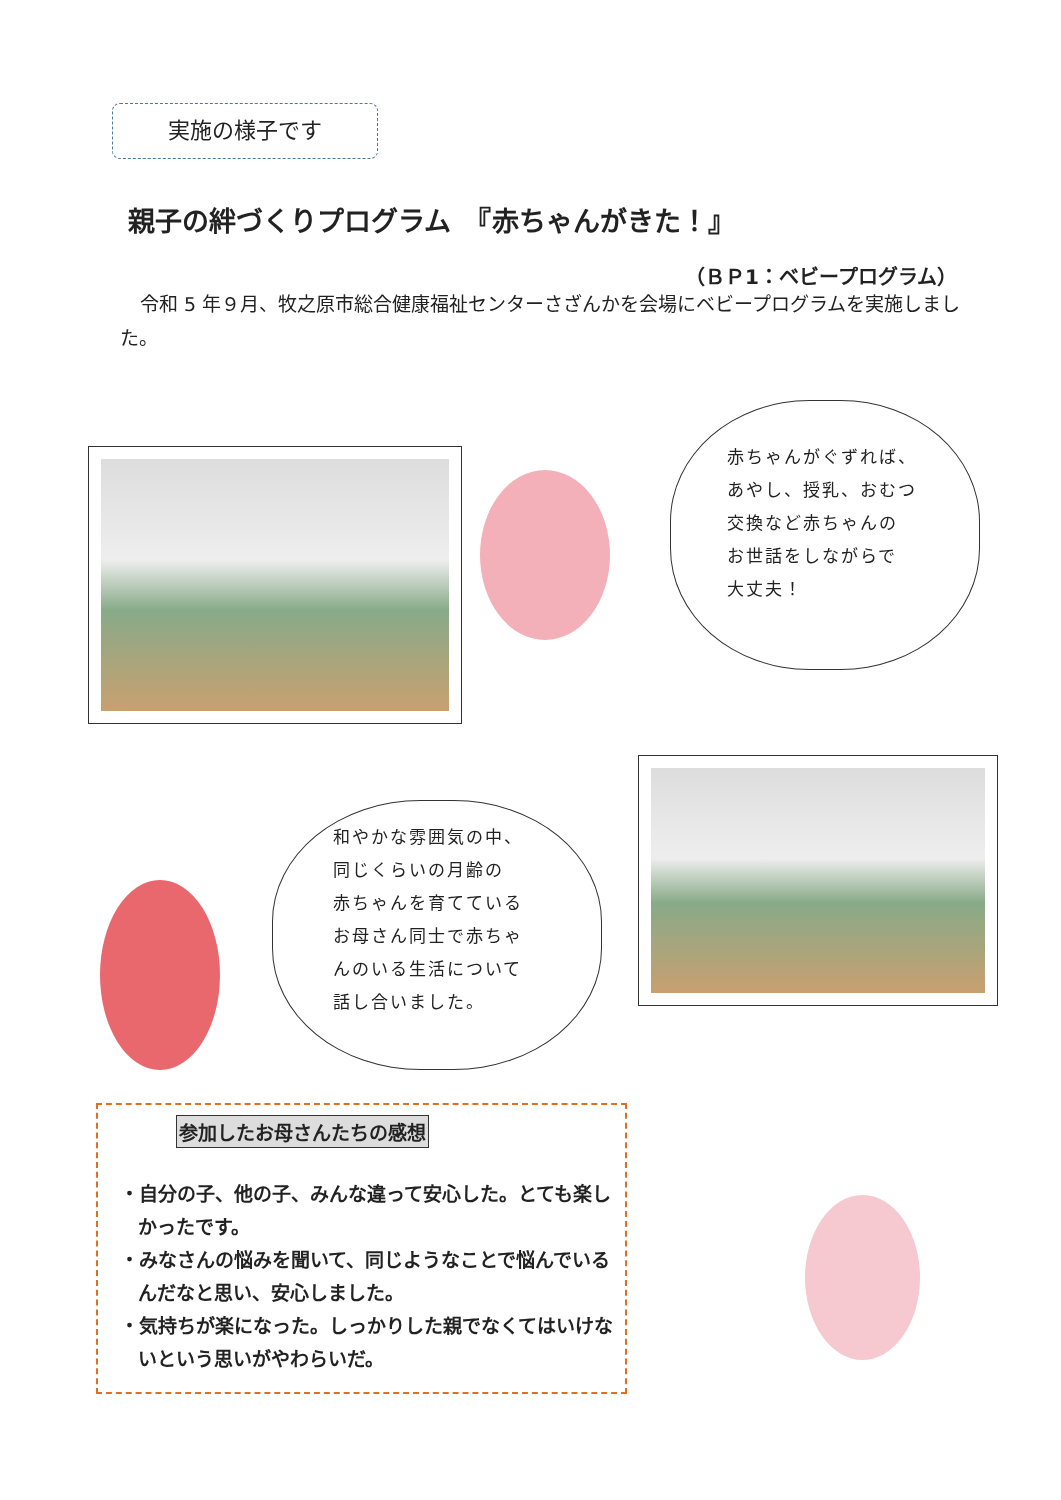実施の様子です
親子の絆づくりプログラム　『赤ちゃんがきた！』
（ＢＰ1：ベビープログラム）
令和 5 年９月、牧之原市総合健康福祉センターさざんかを会場にベビープログラムを実施しました。
赤ちゃんがぐずれば、
あやし、授乳、おむつ
交換など赤ちゃんの
お世話をしながらで
大丈夫！
和やかな雰囲気の中、
同じくらいの月齢の
赤ちゃんを育てている
お母さん同士で赤ちゃ
んのいる生活について
話し合いました。
参加したお母さんたちの感想
・自分の子、他の子、みんな違って安心した。とても楽しかったです。
・みなさんの悩みを聞いて、同じようなことで悩んでいるんだなと思い、安心しました。
・気持ちが楽になった。しっかりした親でなくてはいけないという思いがやわらいだ。